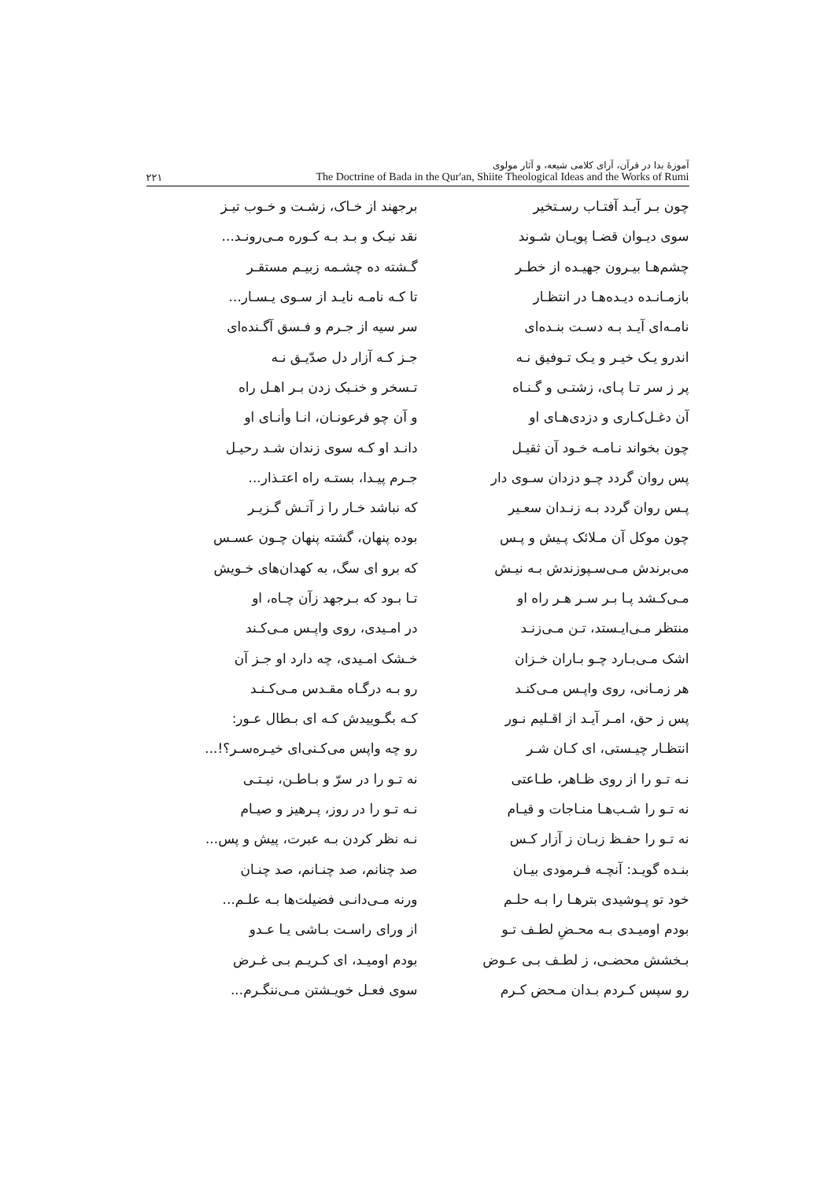۲۲۱
آموزهٔ بدا در قرآن، آرای کلامی شیعه، و آثار مولوی
The Doctrine of Bada in the Qur'an, Shiite Theological Ideas and the Works of Rumi
| چون بـر آیـد آفتـاب رسـتخیر | برجهند از خـاک، زشـت و خـوب تیـز |
| سوی دیـوان قضـا پویـان شـوند | نقد نیـک و بـد بـه کـوره مـی‌رونـد... |
| چشم‌هـا بیـرون جهیـده از خطـر | گـشته ده چشـمه زبیـم مستقـر |
| بازمـانـده دیـده‌هـا در انتظـار | تا کـه نامـه نایـد از سـوی یـسـار... |
| نامـه‌ای آیـد بـه دسـت بنـده‌ای | سر سیه از جـرم و فـسق آگـنده‌ای |
| اندرو یـک خیـر و یـک تـوفیق نـه | جـز کـه آزار دل صدّیـق نـه |
| پر ز سر تـا پـای، زشتـی و گـنـاه | تـسخر و خنـبک زدن بـر اهـل راه |
| آن دغـل‌کـاری و دزدی‌هـای او | و آن چو فرعونـان، انـا وأنـای او |
| چون بخواند نـامـه خـود آن ثقیـل | دانـد او کـه سوی زندان شـد رحیـل |
| پس روان گردد چـو دزدان سـوی دار | جـرم پیـدا، بستـه راه اعتـذار... |
| پـس روان گردد بـه زنـدان سعـیر | که نباشد خـار را ز آتـش گـزیـر |
| چون موکل آن مـلائک پـیش و پـس | بوده پنهان، گشته پنهان چـون عسـس |
| می‌برندش مـی‌سـپوزندش بـه نیـش | که برو ای سگ، به کهدان‌های خـویش |
| مـی‌کـشد پـا بـر سـر هـر راه او | تـا بـود که بـرجهد زآن چـاه، او |
| منتظر مـی‌ایـستد، تـن مـی‌زنـد | در امـیدی، روی واپـس مـی‌کـند |
| اشک مـی‌بـارد چـو بـاران خـزان | خـشک امـیدی، چه دارد او جـز آن |
| هر زمـانی، روی واپـس مـی‌کنـد | رو بـه درگـاه مقـدس مـی‌کـنـد |
| پس ز حق، امـر آیـد از اقـلیم نـور | کـه بگـوییدش کـه ای بـطال عـور: |
| انتظـار چیـستی، ای کـان شـر | رو چه واپس می‌کـنی‌ای خیـره‌سـر؟!... |
| نـه تـو را از روی ظـاهر، طـاعتی | نه تـو را در سرّ و بـاطـن، نیـتـی |
| نه تـو را شـب‌هـا منـاجات و قیـام | نـه تـو را در روز، پـرهیز و صیـام |
| نه تـو را حفـظ زبـان ز آزار کـس | نـه نظر کردن بـه عبرت، پیش و پس... |
| بنـده گویـد: آنچـه فـرمودی بیـان | صد چنانم، صد چنـانم، صد چنـان |
| خود تو پـوشیدی بترهـا را بـه حلـم | ورنه مـی‌دانـی فضیلت‌ها بـه علـم... |
| بودم اومیـدی بـه محـضِ لطـف تـو | از ورای راسـت بـاشی یـا عـدو |
| بـخشش محضـی، ز لطـف بـی عـوض | بودم اومیـد، ای کـریـم بـی غـرض |
| رو سپس کـردم بـدان مـحض کـرم | سوی فعـل خویـشتن مـی‌ننگـرم... |